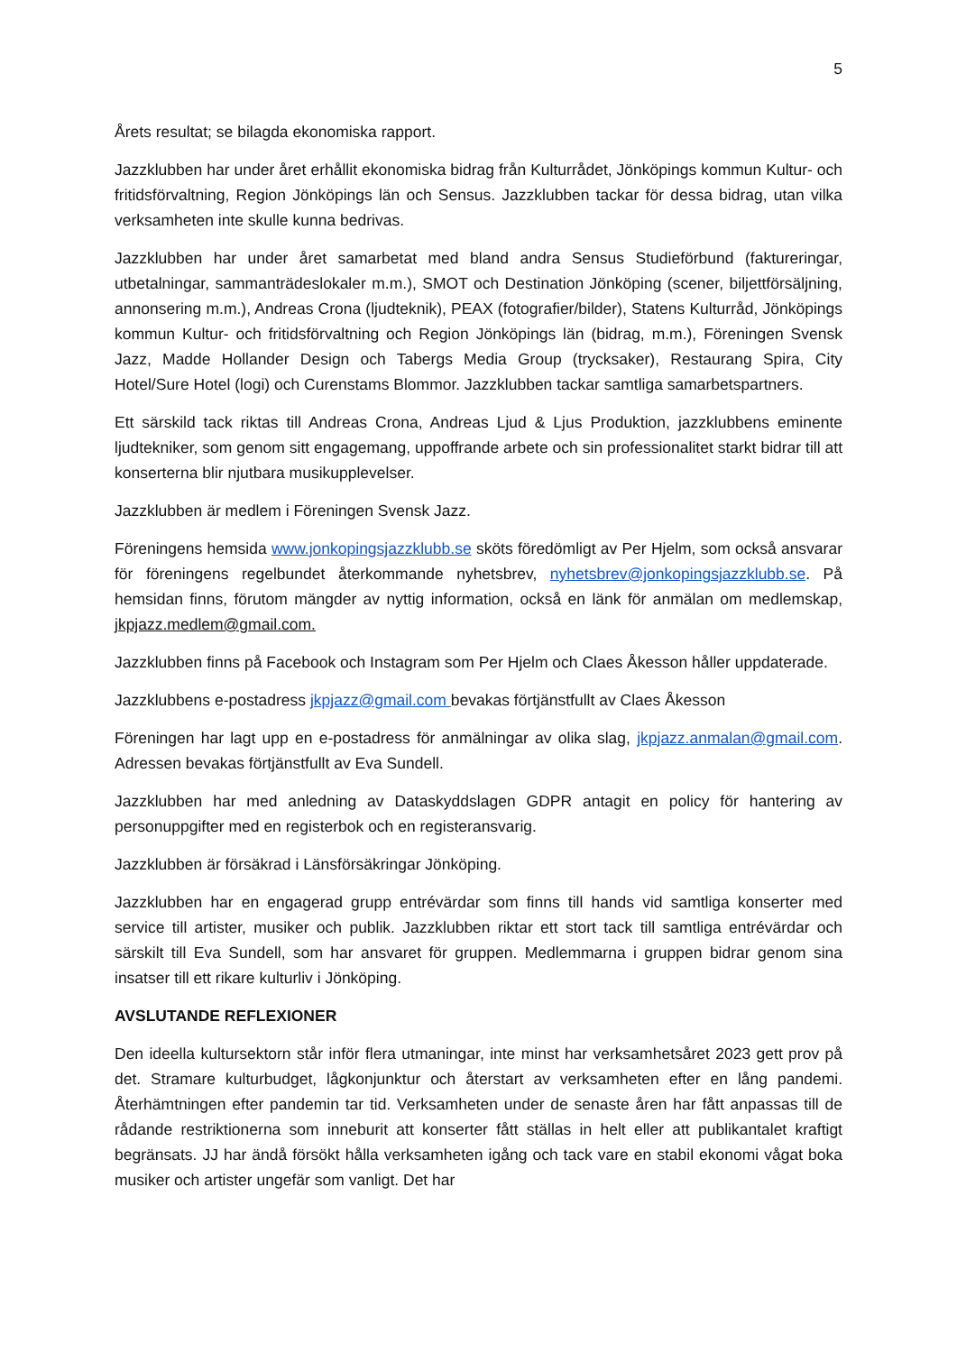5
Årets resultat; se bilagda ekonomiska rapport.
Jazzklubben har under året erhållit ekonomiska bidrag från Kulturrådet, Jönköpings kommun Kultur- och fritidsförvaltning, Region Jönköpings län och Sensus. Jazzklubben tackar för dessa bidrag, utan vilka verksamheten inte skulle kunna bedrivas.
Jazzklubben har under året samarbetat med bland andra Sensus Studieförbund (faktureringar, utbetalningar, sammanträdeslokaler m.m.), SMOT och Destination Jönköping (scener, biljettförsäljning, annonsering m.m.), Andreas Crona (ljudteknik), PEAX (fotografier/bilder), Statens Kulturråd, Jönköpings kommun Kultur- och fritidsförvaltning och Region Jönköpings län (bidrag, m.m.), Föreningen Svensk Jazz, Madde Hollander Design och Tabergs Media Group (trycksaker), Restaurang Spira, City Hotel/Sure Hotel (logi) och Curenstams Blommor. Jazzklubben tackar samtliga samarbetspartners.
Ett särskild tack riktas till Andreas Crona, Andreas Ljud & Ljus Produktion, jazzklubbens eminente ljudtekniker, som genom sitt engagemang, uppoffrande arbete och sin professionalitet starkt bidrar till att konserterna blir njutbara musikupplevelser.
Jazzklubben är medlem i Föreningen Svensk Jazz.
Föreningens hemsida www.jonkopingsjazzklubb.se sköts föredömligt av Per Hjelm, som också ansvarar för föreningens regelbundet återkommande nyhetsbrev, nyhetsbrev@jonkopingsjazzklubb.se. På hemsidan finns, förutom mängder av nyttig information, också en länk för anmälan om medlemskap, jkpjazz.medlem@gmail.com.
Jazzklubben finns på Facebook och Instagram som Per Hjelm och Claes Åkesson håller uppdaterade.
Jazzklubbens e-postadress jkpjazz@gmail.com bevakas förtjänstfullt av Claes Åkesson
Föreningen har lagt upp en e-postadress för anmälningar av olika slag, jkpjazz.anmalan@gmail.com. Adressen bevakas förtjänstfullt av Eva Sundell.
Jazzklubben har med anledning av Dataskyddslagen GDPR antagit en policy för hantering av personuppgifter med en registerbok och en registeransvarig.
Jazzklubben är försäkrad i Länsförsäkringar Jönköping.
Jazzklubben har en engagerad grupp entrévärdar som finns till hands vid samtliga konserter med service till artister, musiker och publik. Jazzklubben riktar ett stort tack till samtliga entrévärdar och särskilt till Eva Sundell, som har ansvaret för gruppen. Medlemmarna i gruppen bidrar genom sina insatser till ett rikare kulturliv i Jönköping.
AVSLUTANDE REFLEXIONER
Den ideella kultursektorn står inför flera utmaningar, inte minst har verksamhetsåret 2023 gett prov på det. Stramare kulturbudget, lågkonjunktur och återstart av verksamheten efter en lång pandemi. Återhämtningen efter pandemin tar tid. Verksamheten under de senaste åren har fått anpassas till de rådande restriktionerna som inneburit att konserter fått ställas in helt eller att publikantalet kraftigt begränsats. JJ har ändå försökt hålla verksamheten igång och tack vare en stabil ekonomi vågat boka musiker och artister ungefär som vanligt. Det har